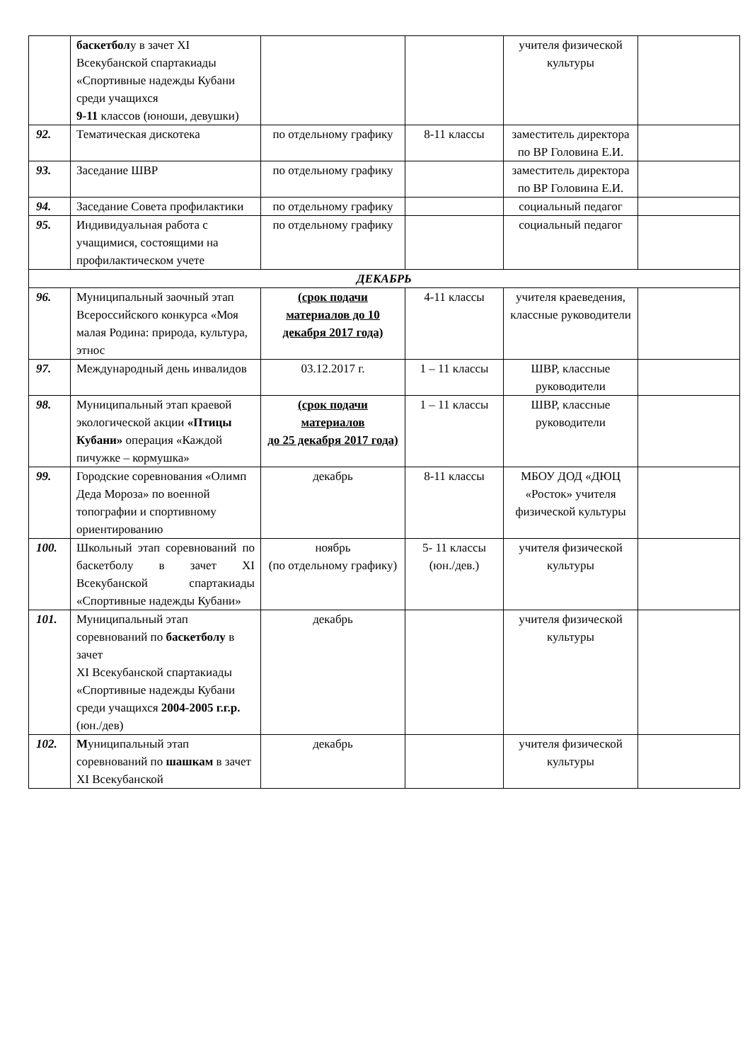| | баскетбол у в зачет XI Всекубанской спартакиады «Спортивные надежды Кубани среди учащихся 9-11 классов (юноши, девушки) | | | учителя физической культуры | |
| 92. | Тематическая дискотека | по отдельному графику | 8-11 классы | заместитель директора по ВР Головина Е.И. | |
| 93. | Заседание ШВР | по отдельному графику | | заместитель директора по ВР Головина Е.И. | |
| 94. | Заседание Совета профилактики | по отдельному графику | | социальный педагог | |
| 95. | Индивидуальная работа с учащимися, состоящими на профилактическом учете | по отдельному графику | | социальный педагог | |
| ДЕКАБРЬ | | | | | |
| 96. | Муниципальный заочный этап Всероссийского конкурса «Моя малая Родина: природа, культура, этнос | (срок подачи материалов до 10 декабря 2017 года) | 4-11 классы | учителя краеведения, классные руководители | |
| 97. | Международный день инвалидов | 03.12.2017 г. | 1 – 11 классы | ШВР, классные руководители | |
| 98. | Муниципальный этап краевой экологической акции «Птицы Кубани» операция «Каждой пичужке – кормушка» | (срок подачи материалов до 25 декабря 2017 года) | 1 – 11 классы | ШВР, классные руководители | |
| 99. | Городские соревнования «Олимп Деда Мороза» по военной топографии и спортивному ориентированию | декабрь | 8-11 классы | МБОУ ДОД «ДЮЦ «Росток» учителя физической культуры | |
| 100. | Школьный этап соревнований по баскетболу в зачет XI Всекубанской спартакиады «Спортивные надежды Кубани» | ноябрь (по отдельному графику) | 5- 11 классы (юн./дев.) | учителя физической культуры | |
| 101. | Муниципальный этап соревнований по баскетболу в зачет XI Всекубанской спартакиады «Спортивные надежды Кубани среди учащихся 2004-2005 г.г.р. (юн./дев) | декабрь | | учителя физической культуры | |
| 102. | М униципальный этап соревнований по шашкам в зачет XI Всекубанской | декабрь | | учителя физической культуры | |